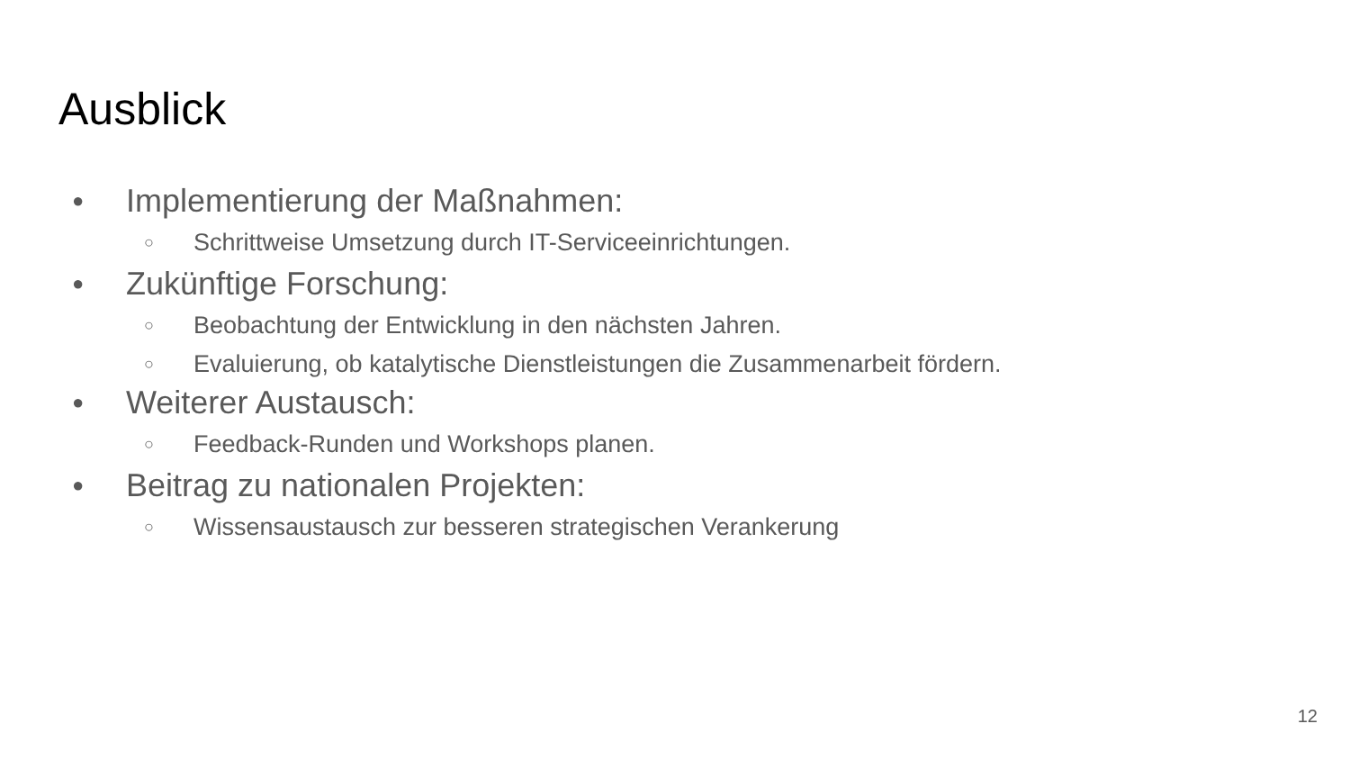Ausblick
● Implementierung der Maßnahmen:
○ Schrittweise Umsetzung durch IT-Serviceeinrichtungen.
● Zukünftige Forschung:
○ Beobachtung der Entwicklung in den nächsten Jahren.
○ Evaluierung, ob katalytische Dienstleistungen die Zusammenarbeit fördern.
● Weiterer Austausch:
○ Feedback-Runden und Workshops planen.
● Beitrag zu nationalen Projekten:
○ Wissensaustausch zur besseren strategischen Verankerung
12